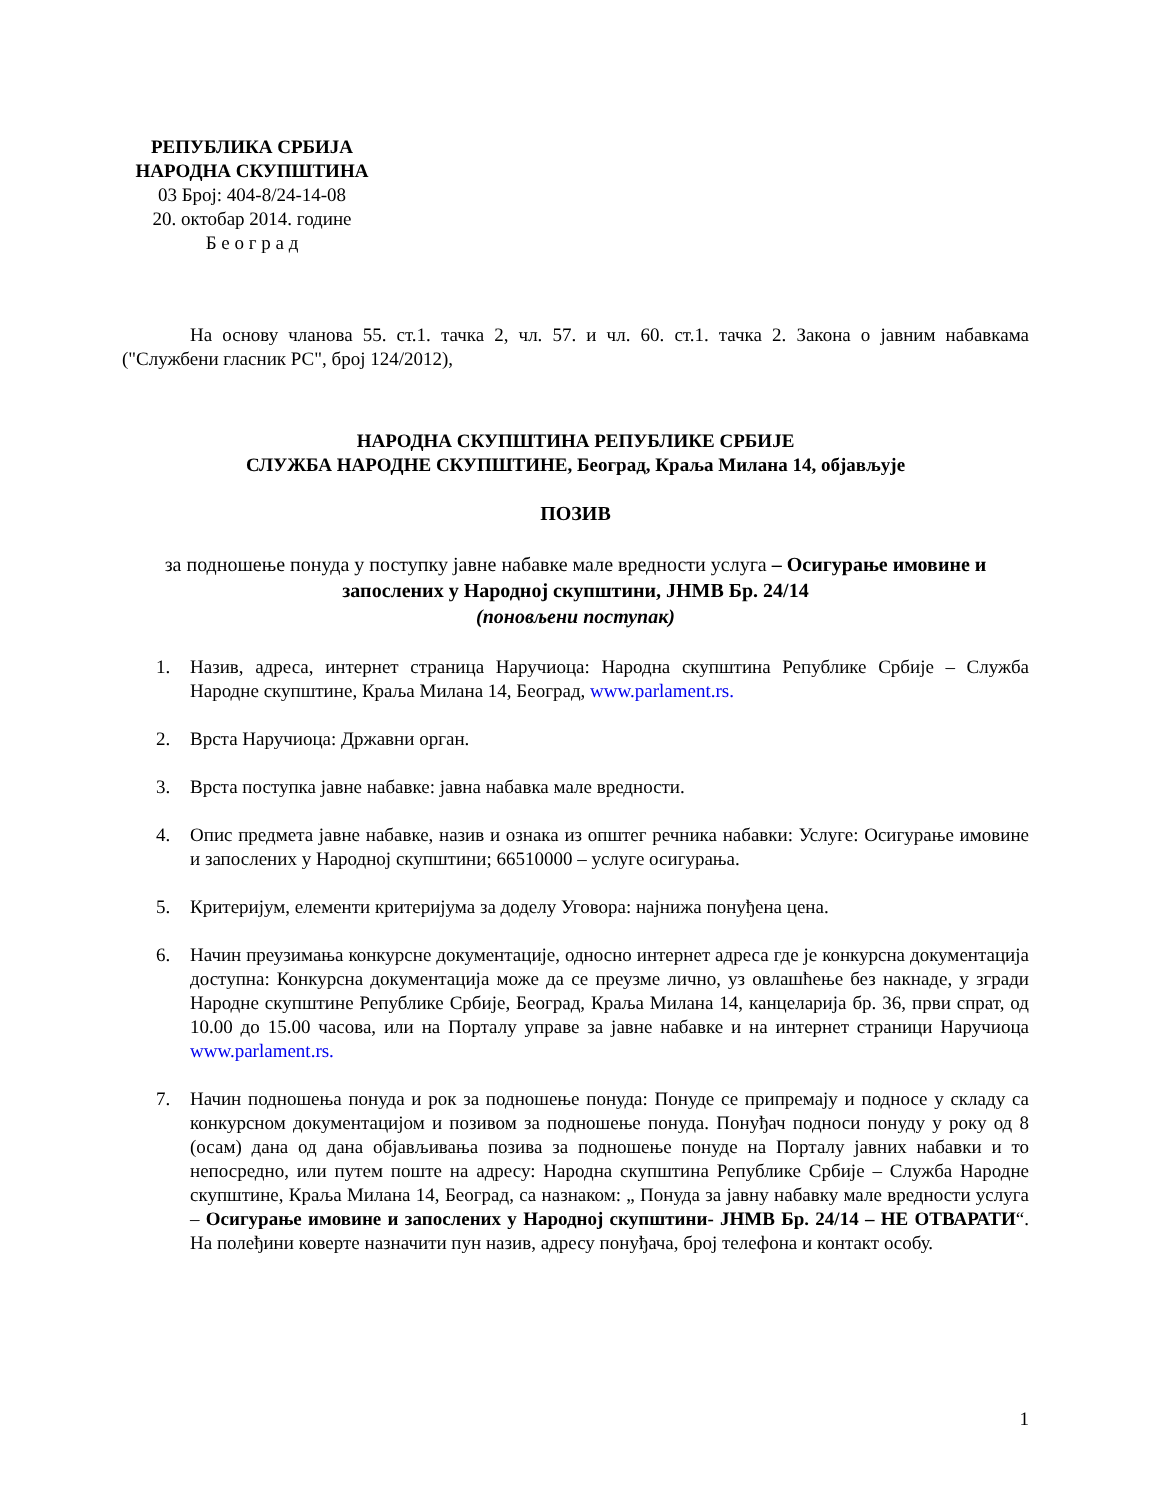РЕПУБЛИКА СРБИЈА
НАРОДНА СКУПШТИНА
03 Број: 404-8/24-14-08
20. октобар 2014. године
Б е о г р а д
На основу чланова 55. ст.1. тачка 2, чл. 57. и чл. 60. ст.1. тачка 2. Закона о јавним набавкама ("Службени гласник РС", број 124/2012),
НАРОДНА СКУПШТИНА РЕПУБЛИКЕ СРБИЈЕ
СЛУЖБА НАРОДНЕ СКУПШТИНЕ, Београд, Краља Милана 14, објављује
ПОЗИВ
за подношење понуда у поступку јавне набавке мале вредности услуга – Осигурање имовине и запослених у Народној скупштини, ЈНМВ Бр. 24/14
(поновљени поступак)
1. Назив, адреса, интернет страница Наручиоца: Народна скупштина Републике Србије – Служба Народне скупштине, Краља Милана 14, Београд, www.parlament.rs.
2. Врста Наручиоца: Државни орган.
3. Врста поступка јавне набавке: јавна набавка мале вредности.
4. Опис предмета јавне набавке, назив и ознака из општег речника набавки: Услуге: Осигурање имовине и запослених у Народној скупштини; 66510000 – услуге осигурања.
5. Критеријум, елементи критеријума за доделу Уговора: најнижа понуђена цена.
6. Начин преузимања конкурсне документације, односно интернет адреса где је конкурсна документација доступна: Конкурсна документација може да се преузме лично, уз овлашћење без накнаде, у згради Народне скупштине Републике Србије, Београд, Краља Милана 14, канцеларија бр. 36, први спрат, од 10.00 до 15.00 часова, или на Порталу управе за јавне набавке и на интернет страници Наручиоца www.parlament.rs.
7. Начин подношења понуда и рок за подношење понуда: Понуде се припремају и подносе у складу са конкурсном документацијом и позивом за подношење понуда. Понуђач подноси понуду у року од 8 (осам) дана од дана објављивања позива за подношење понуде на Порталу јавних набавки и то непосредно, или путем поште на адресу: Народна скупштина Републике Србије – Служба Народне скупштине, Краља Милана 14, Београд, са назнаком: „ Понуда за јавну набавку мале вредности услуга – Осигурање имовине и запослених у Народној скупштини- ЈНМВ Бр. 24/14 – НЕ ОТВАРАТИ“. На полеђини коверте назначити пун назив, адресу понуђача, број телефона и контакт особу.
1